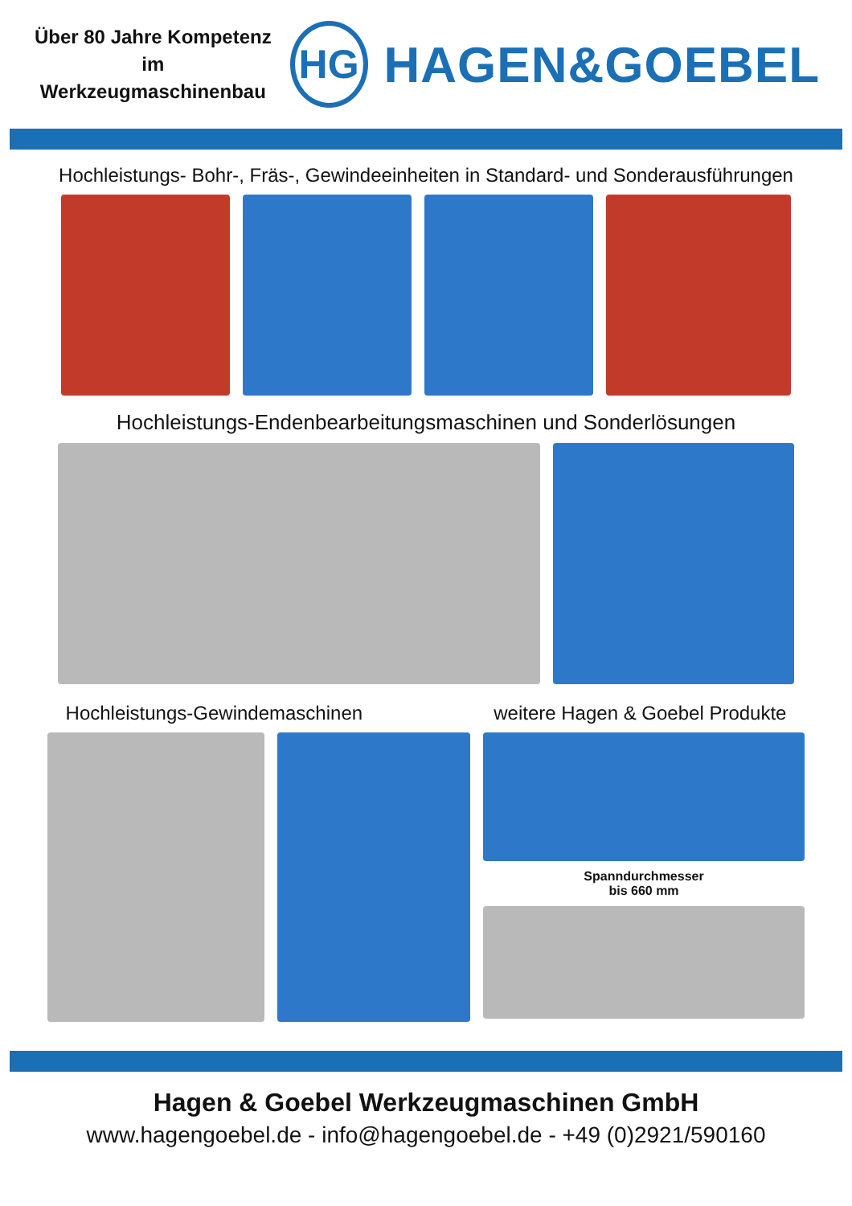Über 80 Jahre Kompetenz
im Werkzeugmaschinenbau
HG
HAGEN&GOEBEL
Hochleistungs- Bohr-, Fräs-, Gewindeeinheiten in Standard- und Sonderausführungen
Hochleistungs-Endenbearbeitungsmaschinen und Sonderlösungen
Hochleistungs-Gewindemaschinen weitere Hagen & Goebel Produkte
Spanndurchmesser
bis 660 mm
Hagen & Goebel Werkzeugmaschinen GmbH
www.hagengoebel.de - info@hagengoebel.de - +49 (0)2921/590160